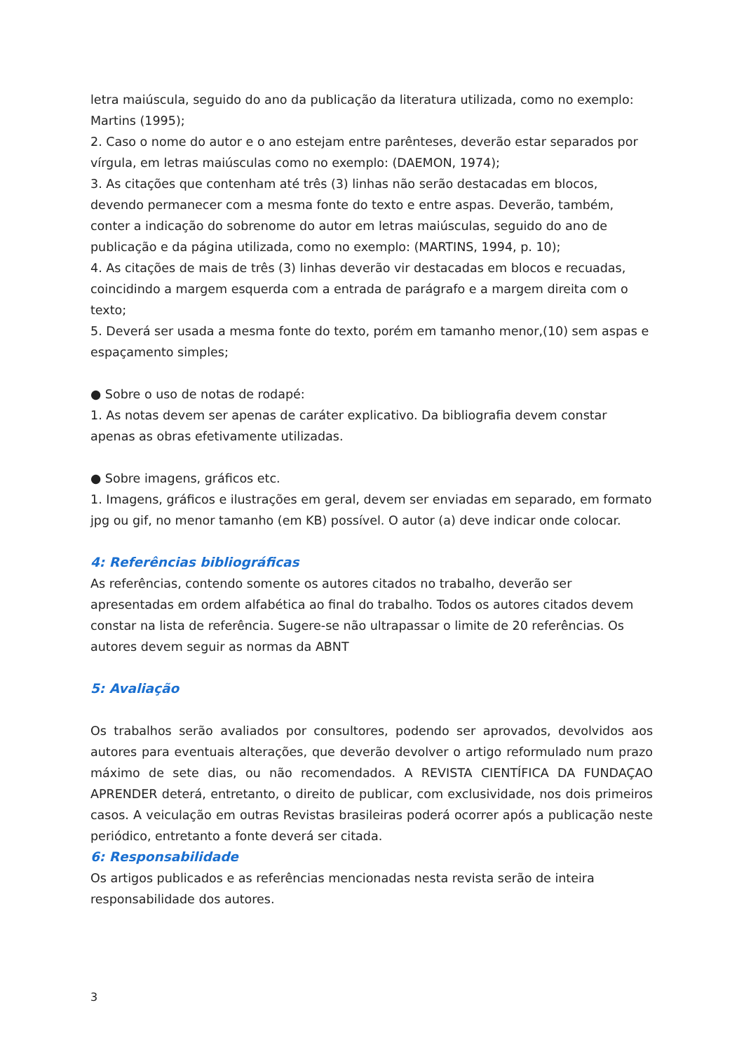letra maiúscula, seguido do ano da publicação da literatura utilizada, como no exemplo: Martins (1995);
2. Caso o nome do autor e o ano estejam entre parênteses, deverão estar separados por vírgula, em letras maiúsculas como no exemplo: (DAEMON, 1974);
3. As citações que contenham até três (3) linhas não serão destacadas em blocos, devendo permanecer com a mesma fonte do texto e entre aspas. Deverão, também, conter a indicação do sobrenome do autor em letras maiúsculas, seguido do ano de publicação e da página utilizada, como no exemplo: (MARTINS, 1994, p. 10);
4. As citações de mais de três (3) linhas deverão vir destacadas em blocos e recuadas, coincidindo a margem esquerda com a entrada de parágrafo e a margem direita com o texto;
5. Deverá ser usada a mesma fonte do texto, porém em tamanho menor,(10) sem aspas e espaçamento simples;
● Sobre o uso de notas de rodapé:
1. As notas devem ser apenas de caráter explicativo. Da bibliografia devem constar apenas as obras efetivamente utilizadas.
● Sobre imagens, gráficos etc.
1. Imagens, gráficos e ilustrações em geral, devem ser enviadas em separado, em formato jpg ou gif, no menor tamanho (em KB) possível. O autor (a) deve indicar onde colocar.
4: Referências bibliográficas
As referências, contendo somente os autores citados no trabalho, deverão ser apresentadas em ordem alfabética ao final do trabalho. Todos os autores citados devem constar na lista de referência. Sugere-se não ultrapassar o limite de 20 referências. Os autores devem seguir as normas da ABNT
5: Avaliação
Os trabalhos serão avaliados por consultores, podendo ser aprovados, devolvidos aos autores para eventuais alterações, que deverão devolver o artigo reformulado num prazo máximo de sete dias, ou não recomendados. A REVISTA CIENTÍFICA DA FUNDAÇAO APRENDER deterá, entretanto, o direito de publicar, com exclusividade, nos dois primeiros casos. A veiculação em outras Revistas brasileiras poderá ocorrer após a publicação neste periódico, entretanto a fonte deverá ser citada.
6: Responsabilidade
Os artigos publicados e as referências mencionadas nesta revista serão de inteira responsabilidade dos autores.
3